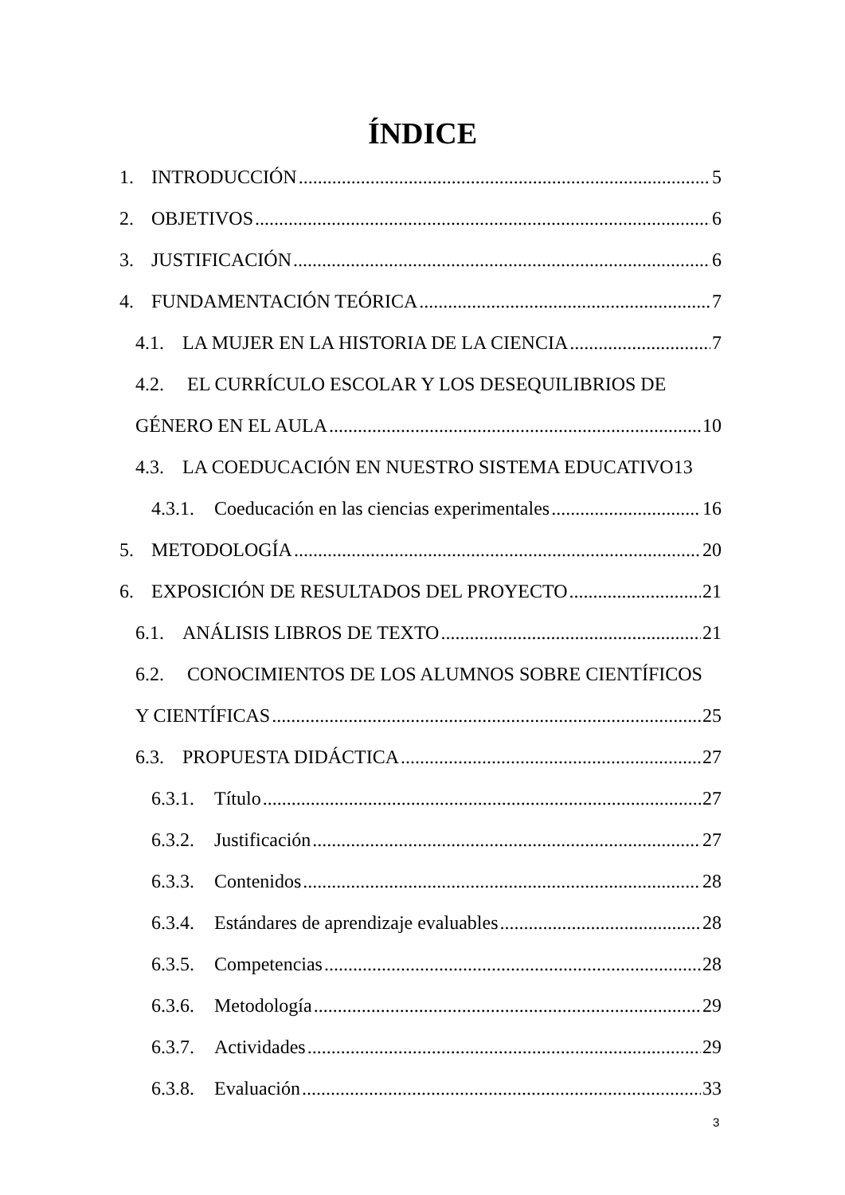ÍNDICE
1. INTRODUCCIÓN 5
2. OBJETIVOS 6
3. JUSTIFICACIÓN 6
4. FUNDAMENTACIÓN TEÓRICA 7
4.1. LA MUJER EN LA HISTORIA DE LA CIENCIA 7
4.2. EL CURRÍCULO ESCOLAR Y LOS DESEQUILIBRIOS DE
GÉNERO EN EL AULA 10
4.3. LA COEDUCACIÓN EN NUESTRO SISTEMA EDUCATIVO 13
4.3.1. Coeducación en las ciencias experimentales 16
5. METODOLOGÍA 20
6. EXPOSICIÓN DE RESULTADOS DEL PROYECTO 21
6.1. ANÁLISIS LIBROS DE TEXTO 21
6.2. CONOCIMIENTOS DE LOS ALUMNOS SOBRE CIENTÍFICOS
Y CIENTÍFICAS 25
6.3. PROPUESTA DIDÁCTICA 27
6.3.1. Título 27
6.3.2. Justificación 27
6.3.3. Contenidos 28
6.3.4. Estándares de aprendizaje evaluables 28
6.3.5. Competencias 28
6.3.6. Metodología 29
6.3.7. Actividades 29
6.3.8. Evaluación 33
3